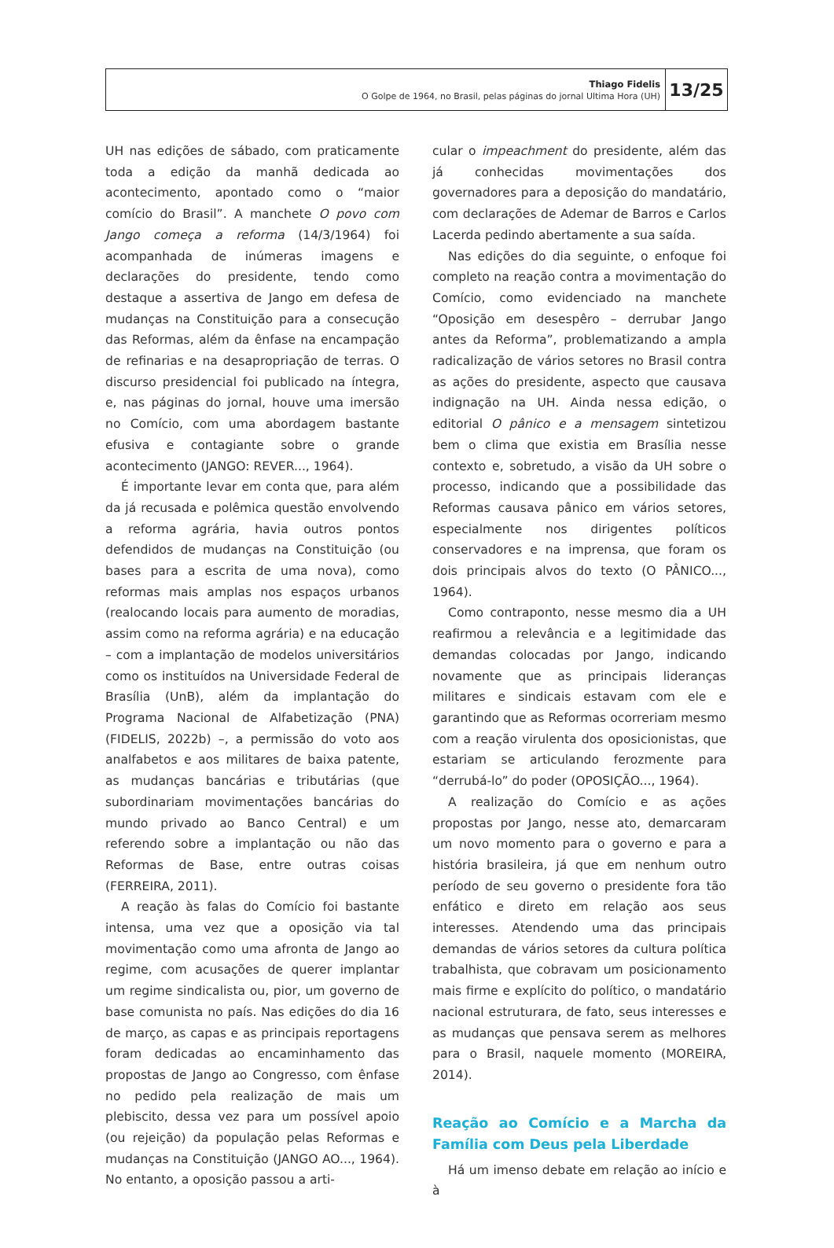Thiago Fidelis
O Golpe de 1964, no Brasil, pelas páginas do jornal Ultima Hora (UH)
13/25
UH nas edições de sábado, com praticamente toda a edição da manhã dedicada ao acontecimento, apontado como o “maior comício do Brasil”. A manchete O povo com Jango começa a reforma (14/3/1964) foi acompanhada de inúmeras imagens e declarações do presidente, tendo como destaque a assertiva de Jango em defesa de mudanças na Constituição para a consecução das Reformas, além da ênfase na encampação de refinarias e na desapropriação de terras. O discurso presidencial foi publicado na íntegra, e, nas páginas do jornal, houve uma imersão no Comício, com uma abordagem bastante efusiva e contagiante sobre o grande acontecimento (JANGO: REVER..., 1964).
É importante levar em conta que, para além da já recusada e polêmica questão envolvendo a reforma agrária, havia outros pontos defendidos de mudanças na Constituição (ou bases para a escrita de uma nova), como reformas mais amplas nos espaços urbanos (realocando locais para aumento de moradias, assim como na reforma agrária) e na educação – com a implantação de modelos universitários como os instituídos na Universidade Federal de Brasília (UnB), além da implantação do Programa Nacional de Alfabetização (PNA) (FIDELIS, 2022b) –, a permissão do voto aos analfabetos e aos militares de baixa patente, as mudanças bancárias e tributárias (que subordinariam movimentações bancárias do mundo privado ao Banco Central) e um referendo sobre a implantação ou não das Reformas de Base, entre outras coisas (FERREIRA, 2011).
A reação às falas do Comício foi bastante intensa, uma vez que a oposição via tal movimentação como uma afronta de Jango ao regime, com acusações de querer implantar um regime sindicalista ou, pior, um governo de base comunista no país. Nas edições do dia 16 de março, as capas e as principais reportagens foram dedicadas ao encaminhamento das propostas de Jango ao Congresso, com ênfase no pedido pela realização de mais um plebiscito, dessa vez para um possível apoio (ou rejeição) da população pelas Reformas e mudanças na Constituição (JANGO AO..., 1964). No entanto, a oposição passou a arti-
cular o impeachment do presidente, além das já conhecidas movimentações dos governadores para a deposição do mandatário, com declarações de Ademar de Barros e Carlos Lacerda pedindo abertamente a sua saída.
Nas edições do dia seguinte, o enfoque foi completo na reação contra a movimentação do Comício, como evidenciado na manchete “Oposição em desespêro – derrubar Jango antes da Reforma”, problematizando a ampla radicalização de vários setores no Brasil contra as ações do presidente, aspecto que causava indignação na UH. Ainda nessa edição, o editorial O pânico e a mensagem sintetizou bem o clima que existia em Brasília nesse contexto e, sobretudo, a visão da UH sobre o processo, indicando que a possibilidade das Reformas causava pânico em vários setores, especialmente nos dirigentes políticos conservadores e na imprensa, que foram os dois principais alvos do texto (O PÂNICO..., 1964).
Como contraponto, nesse mesmo dia a UH reafirmou a relevância e a legitimidade das demandas colocadas por Jango, indicando novamente que as principais lideranças militares e sindicais estavam com ele e garantindo que as Reformas ocorreriam mesmo com a reação virulenta dos oposicionistas, que estariam se articulando ferozmente para “derrubá-lo” do poder (OPOSIÇÃO..., 1964).
A realização do Comício e as ações propostas por Jango, nesse ato, demarcaram um novo momento para o governo e para a história brasileira, já que em nenhum outro período de seu governo o presidente fora tão enfático e direto em relação aos seus interesses. Atendendo uma das principais demandas de vários setores da cultura política trabalhista, que cobravam um posicionamento mais firme e explícito do político, o mandatário nacional estruturara, de fato, seus interesses e as mudanças que pensava serem as melhores para o Brasil, naquele momento (MOREIRA, 2014).
Reação ao Comício e a Marcha da Família com Deus pela Liberdade
Há um imenso debate em relação ao início e à